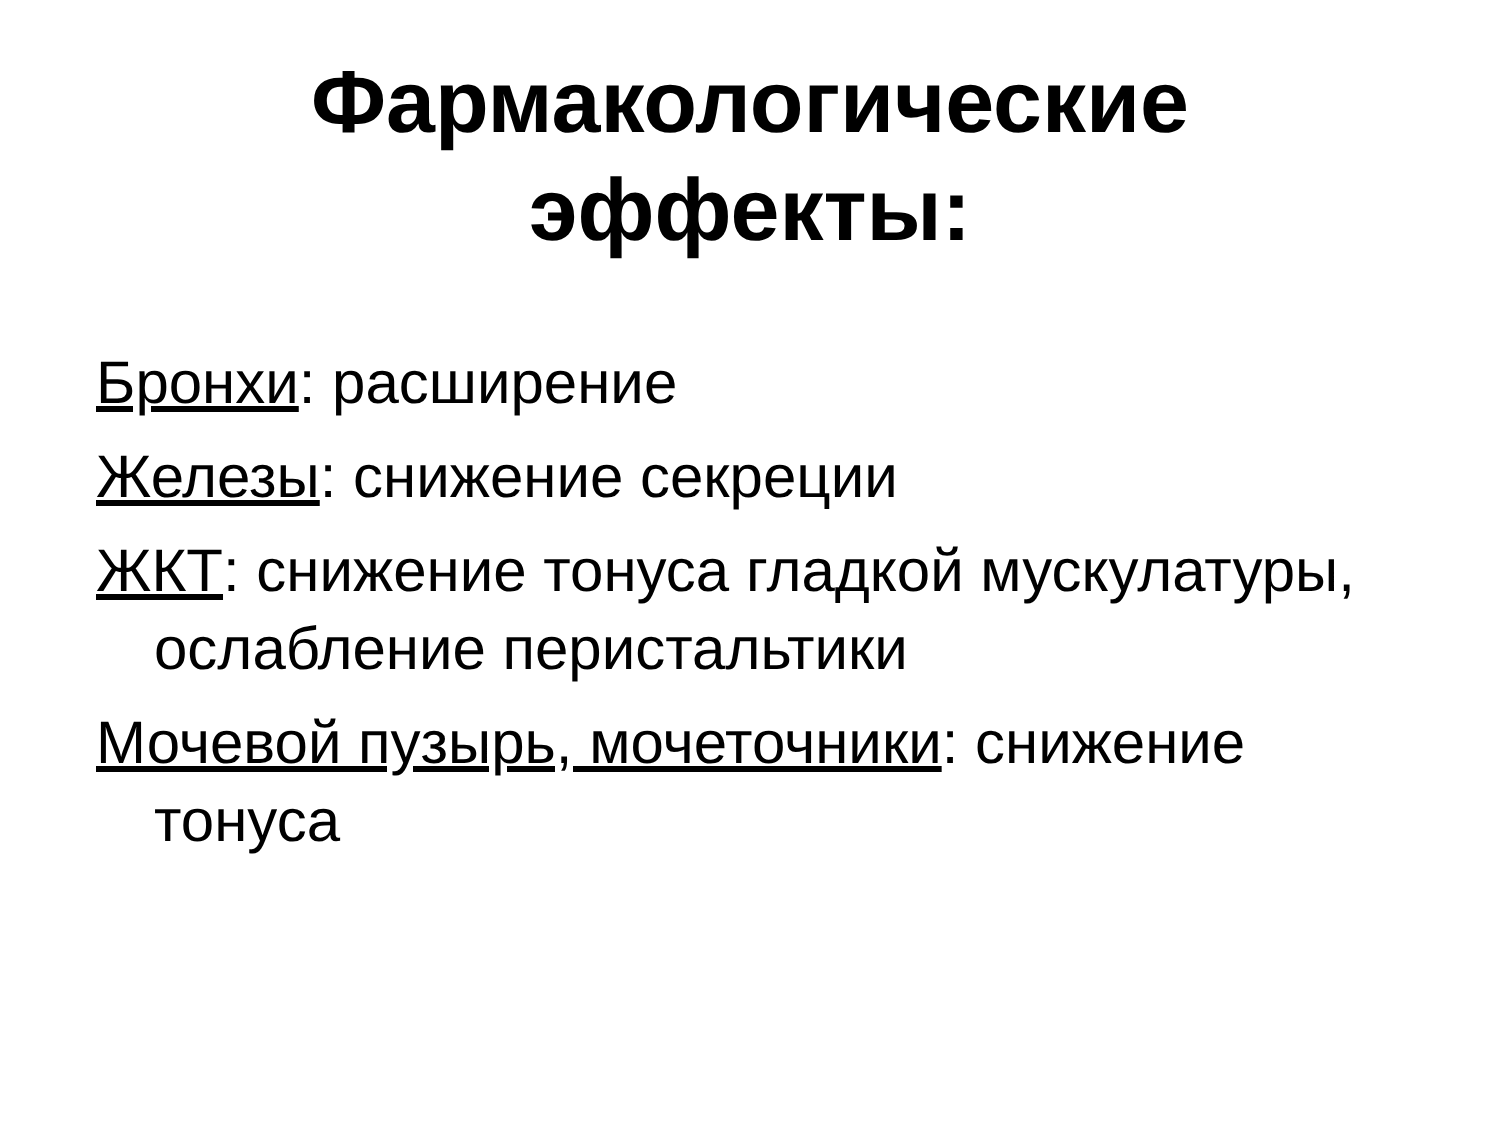Фармакологические
эффекты:
Бронхи: расширение
Железы: снижение секреции
ЖКТ: снижение тонуса гладкой мускулатуры, ослабление перистальтики
Мочевой пузырь, мочеточники: снижение тонуса